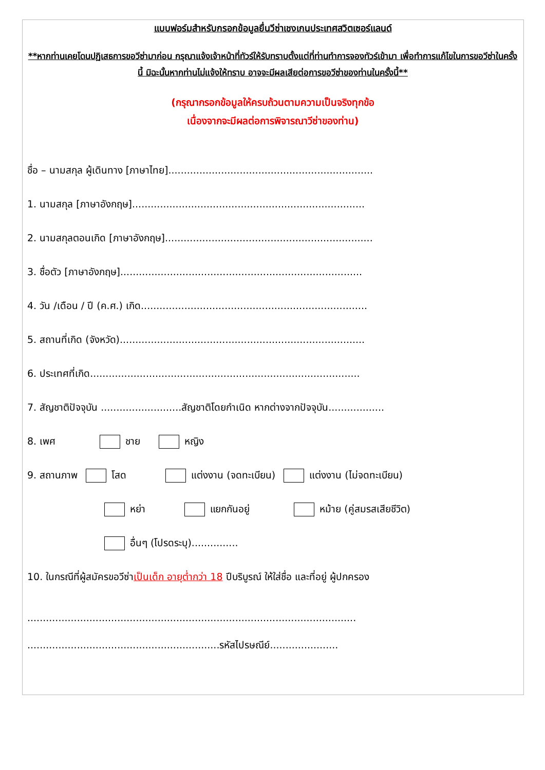แบบฟอร์มสำหรับกรอกข้อมูลยื่นวีซ่าเชงเกนประเทศสวิตเซอร์แลนด์
**หากท่านเคยโดนปฏิเสธการขอวีซ่ามาก่อน กรุณาแจ้งเจ้าหน้าที่ทัวร์ให้รับทราบตั้งแต่ที่ท่านทำการจองทัวร์เข้ามา เพื่อทำการแก้ไขในการขอวีซ่าในครั้งนี้ มิฉะนั้นหากท่านไม่แจ้งให้ทราบ อาจจะมีผลเสียต่อการขอวีซ่าของท่านในครั้งนี้**
(กรุณากรอกข้อมูลให้ครบถ้วนตามความเป็นจริงทุกข้อ
เนื่องจากจะมีผลต่อการพิจารณาวีซ่าของท่าน)
ชื่อ – นามสกุล ผู้เดินทาง [ภาษาไทย]..................................................................
1. นามสกุล [ภาษาอังกฤษ]...........................................................................
2. นามสกุลตอนเกิด [ภาษาอังกฤษ]...................................................................
3. ชื่อตัว [ภาษาอังกฤษ]..............................................................................
4. วัน /เดือน / ปี (ค.ศ.) เกิด.........................................................................
5. สถานที่เกิด (จังหวัด)...............................................................................
6. ประเทศที่เกิด.......................................................................................
7. สัญชาติปัจจุบัน ..........................สัญชาติโดยกำเนิด หากต่างจากปัจจุบัน..................
8. เพศ ชาย หญิง
9. สถานภาพ โสด แต่งงาน (จดทะเบียน) แต่งงาน (ไม่จดทะเบียน)
หย่า แยกกันอยู่ หม้าย (คู่สมรสเสียชีวิต)
อื่นๆ (โปรดระบุ)...............
10. ในกรณีที่ผู้สมัครขอวีซ่าเป็นเด็ก อายุต่ำกว่า 18 ปีบริบูรณ์ ให้ใส่ชื่อ และที่อยู่ ผู้ปกครอง
..........................................................................................................
..............................................................รหัสไปรษณีย์......................